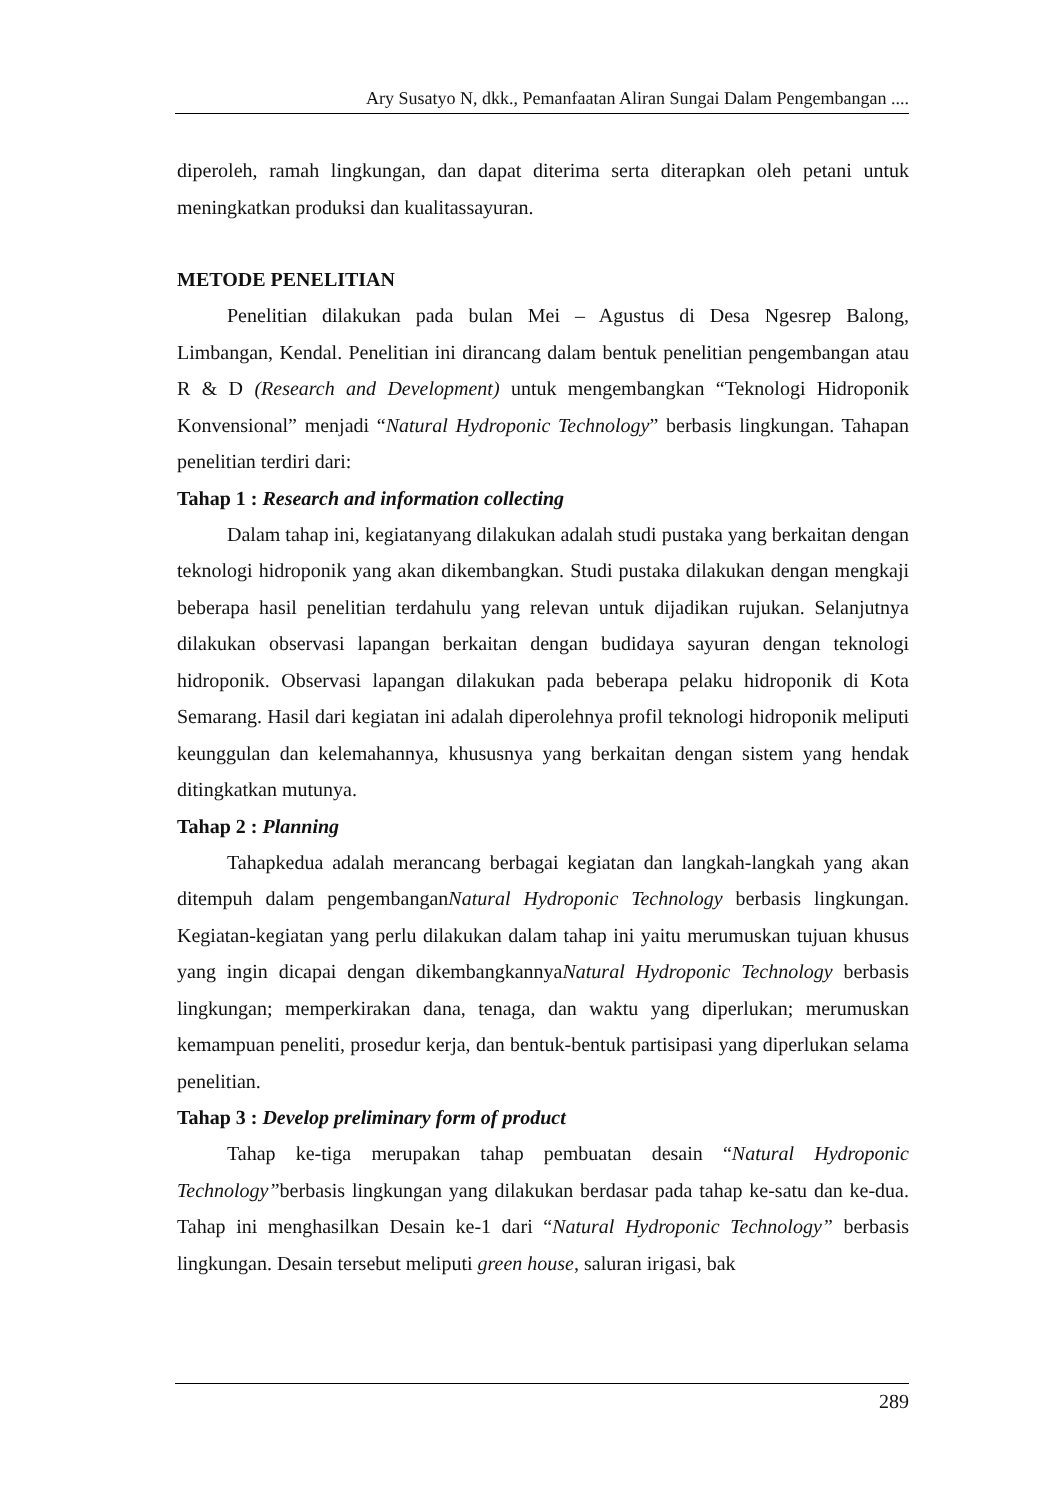Ary Susatyo N, dkk., Pemanfaatan Aliran Sungai Dalam Pengembangan ....
diperoleh, ramah lingkungan, dan dapat diterima serta diterapkan oleh petani untuk meningkatkan produksi dan kualitassayuran.
METODE PENELITIAN
Penelitian dilakukan pada bulan Mei – Agustus di Desa Ngesrep Balong, Limbangan, Kendal. Penelitian ini dirancang dalam bentuk penelitian pengembangan atau R & D (Research and Development) untuk mengembangkan “Teknologi Hidroponik Konvensional” menjadi “Natural Hydroponic Technology” berbasis lingkungan. Tahapan penelitian terdiri dari:
Tahap 1 : Research and information collecting
Dalam tahap ini, kegiatanyang dilakukan adalah studi pustaka yang berkaitan dengan teknologi hidroponik yang akan dikembangkan. Studi pustaka dilakukan dengan mengkaji beberapa hasil penelitian terdahulu yang relevan untuk dijadikan rujukan. Selanjutnya dilakukan observasi lapangan berkaitan dengan budidaya sayuran dengan teknologi hidroponik. Observasi lapangan dilakukan pada beberapa pelaku hidroponik di Kota Semarang. Hasil dari kegiatan ini adalah diperolehnya profil teknologi hidroponik meliputi keunggulan dan kelemahannya, khususnya yang berkaitan dengan sistem yang hendak ditingkatkan mutunya.
Tahap 2 : Planning
Tahapkedua adalah merancang berbagai kegiatan dan langkah-langkah yang akan ditempuh dalam pengembanganNatural Hydroponic Technology berbasis lingkungan. Kegiatan-kegiatan yang perlu dilakukan dalam tahap ini yaitu merumuskan tujuan khusus yang ingin dicapai dengan dikembangkannyaNatural Hydroponic Technology berbasis lingkungan; memperkirakan dana, tenaga, dan waktu yang diperlukan; merumuskan kemampuan peneliti, prosedur kerja, dan bentuk-bentuk partisipasi yang diperlukan selama penelitian.
Tahap 3 : Develop preliminary form of product
Tahap ke-tiga merupakan tahap pembuatan desain “Natural Hydroponic Technology”berbasis lingkungan yang dilakukan berdasar pada tahap ke-satu dan ke-dua. Tahap ini menghasilkan Desain ke-1 dari “Natural Hydroponic Technology” berbasis lingkungan. Desain tersebut meliputi green house, saluran irigasi, bak
289